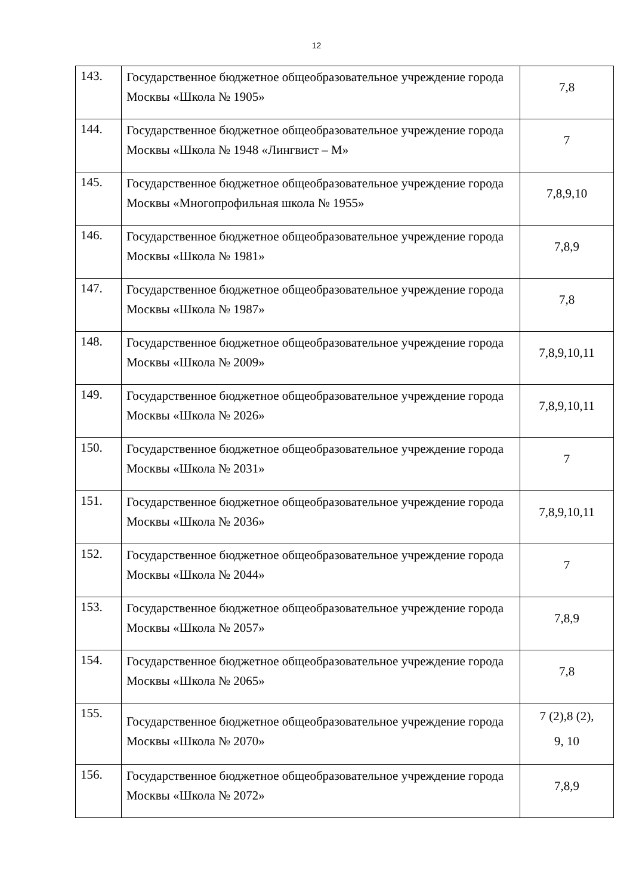12
| 143. | Государственное бюджетное общеобразовательное учреждение города Москвы «Школа № 1905» | 7,8 |
| 144. | Государственное бюджетное общеобразовательное учреждение города Москвы «Школа № 1948 «Лингвист – М» | 7 |
| 145. | Государственное бюджетное общеобразовательное учреждение города Москвы «Многопрофильная школа № 1955» | 7,8,9,10 |
| 146. | Государственное бюджетное общеобразовательное учреждение города Москвы «Школа № 1981» | 7,8,9 |
| 147. | Государственное бюджетное общеобразовательное учреждение города Москвы «Школа № 1987» | 7,8 |
| 148. | Государственное бюджетное общеобразовательное учреждение города Москвы «Школа № 2009» | 7,8,9,10,11 |
| 149. | Государственное бюджетное общеобразовательное учреждение города Москвы «Школа № 2026» | 7,8,9,10,11 |
| 150. | Государственное бюджетное общеобразовательное учреждение города Москвы «Школа № 2031» | 7 |
| 151. | Государственное бюджетное общеобразовательное учреждение города Москвы «Школа № 2036» | 7,8,9,10,11 |
| 152. | Государственное бюджетное общеобразовательное учреждение города Москвы «Школа № 2044» | 7 |
| 153. | Государственное бюджетное общеобразовательное учреждение города Москвы «Школа № 2057» | 7,8,9 |
| 154. | Государственное бюджетное общеобразовательное учреждение города Москвы «Школа № 2065» | 7,8 |
| 155. | Государственное бюджетное общеобразовательное учреждение города Москвы «Школа № 2070» | 7 (2),8 (2), 9, 10 |
| 156. | Государственное бюджетное общеобразовательное учреждение города Москвы «Школа № 2072» | 7,8,9 |